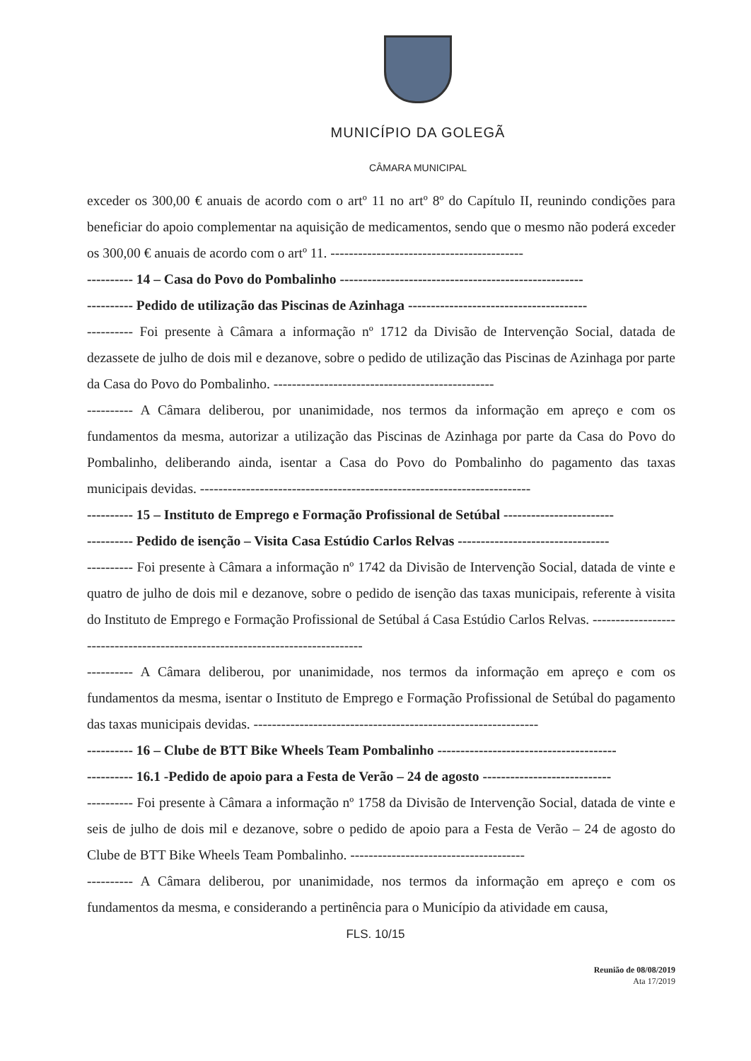MUNICÍPIO DA GOLEGÃ
CÂMARA MUNICIPAL
exceder os 300,00 € anuais de acordo com o artº 11 no artº 8º do Capítulo II, reunindo condições para beneficiar do apoio complementar na aquisição de medicamentos, sendo que o mesmo não poderá exceder os 300,00 € anuais de acordo com o artº 11. ------------------------------------------
---------- 14 – Casa do Povo do Pombalinho -----------------------------------------------------
---------- Pedido de utilização das Piscinas de Azinhaga ---------------------------------------
---------- Foi presente à Câmara a informação nº 1712 da Divisão de Intervenção Social, datada de dezassete de julho de dois mil e dezanove, sobre o pedido de utilização das Piscinas de Azinhaga por parte da Casa do Povo do Pombalinho. ------------------------------------------------
---------- A Câmara deliberou, por unanimidade, nos termos da informação em apreço e com os fundamentos da mesma, autorizar a utilização das Piscinas de Azinhaga por parte da Casa do Povo do Pombalinho, deliberando ainda, isentar a Casa do Povo do Pombalinho do pagamento das taxas municipais devidas. ------------------------------------------------------------------------
---------- 15 – Instituto de Emprego e Formação Profissional de Setúbal ------------------------
---------- Pedido de isenção – Visita Casa Estúdio Carlos Relvas ---------------------------------
---------- Foi presente à Câmara a informação nº 1742 da Divisão de Intervenção Social, datada de vinte e quatro de julho de dois mil e dezanove, sobre o pedido de isenção das taxas municipais, referente à visita do Instituto de Emprego e Formação Profissional de Setúbal á Casa Estúdio Carlos Relvas. ------------------------------------------------------------------------------
---------- A Câmara deliberou, por unanimidade, nos termos da informação em apreço e com os fundamentos da mesma, isentar o Instituto de Emprego e Formação Profissional de Setúbal do pagamento das taxas municipais devidas. --------------------------------------------------------------
---------- 16 – Clube de BTT Bike Wheels Team Pombalinho ---------------------------------------
---------- 16.1 -Pedido de apoio para a Festa de Verão – 24 de agosto ----------------------------
---------- Foi presente à Câmara a informação nº 1758 da Divisão de Intervenção Social, datada de vinte e seis de julho de dois mil e dezanove, sobre o pedido de apoio para a Festa de Verão – 24 de agosto do Clube de BTT Bike Wheels Team Pombalinho. --------------------------------------
---------- A Câmara deliberou, por unanimidade, nos termos da informação em apreço e com os fundamentos da mesma, e considerando a pertinência para o Município da atividade em causa,
FLS. 10/15
Reunião de 08/08/2019
Ata 17/2019